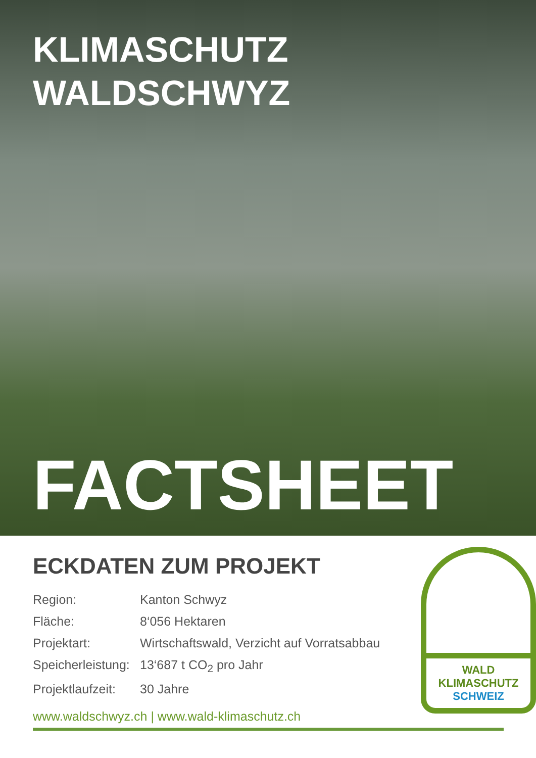KLIMASCHUTZ
WALDSCHWYZ
FACTSHEET
ECKDATEN ZUM PROJEKT
| Region: | Kanton Schwyz |
| Fläche: | 8‘056 Hektaren |
| Projektart: | Wirtschaftswald, Verzicht auf Vorratsabbau |
| Speicherleistung: | 13‘687 t CO<sub>2</sub> pro Jahr |
| Projektlaufzeit: | 30 Jahre |
www.waldschwyz.ch | www.wald-klimaschutz.ch
WALD
KLIMASCHUTZ
SCHWEIZ